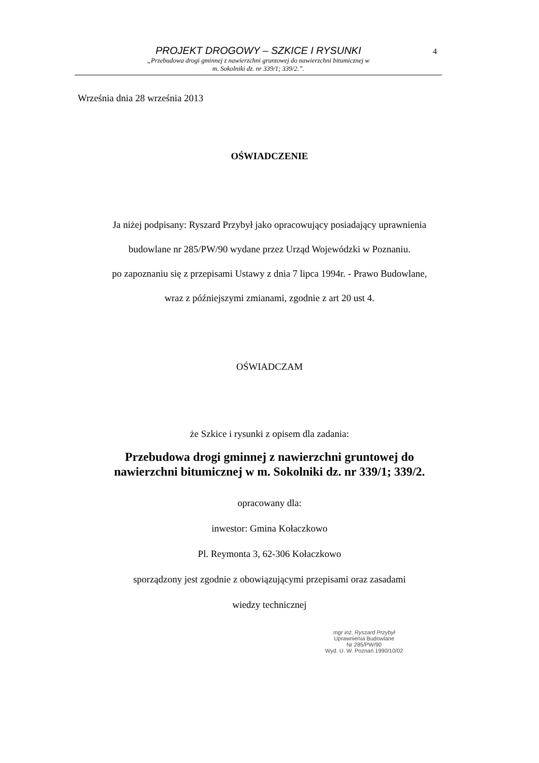PROJEKT DROGOWY – SZKICE I RYSUNKI
„Przebudowa drogi gminnej z nawierzchni gruntowej do nawierzchni bitumicznej w
m. Sokolniki dz. nr 339/1; 339/2.”.
4
Września dnia 28 września 2013
OŚWIADCZENIE
Ja niżej podpisany: Ryszard Przybył jako opracowujący posiadający uprawnienia
budowlane nr 285/PW/90 wydane przez Urząd Wojewódzki w Poznaniu.
po zapoznaniu się z przepisami Ustawy z dnia 7 lipca 1994r. - Prawo Budowlane,
wraz z późniejszymi zmianami, zgodnie z art 20 ust 4.
OŚWIADCZAM
że Szkice i rysunki z opisem dla zadania:
Przebudowa drogi gminnej z nawierzchni gruntowej do
nawierzchni bitumicznej w m. Sokolniki dz. nr 339/1; 339/2.
opracowany dla:
inwestor: Gmina Kołaczkowo
Pl. Reymonta 3, 62-306 Kołaczkowo
sporządzony jest zgodnie z obowiązującymi przepisami oraz zasadami
wiedzy technicznej
mgr inż. Ryszard Przybył
Uprawnienia Budowlane
Nr 285/PW/90
Wyd. U. W. Poznań 1990/10/02